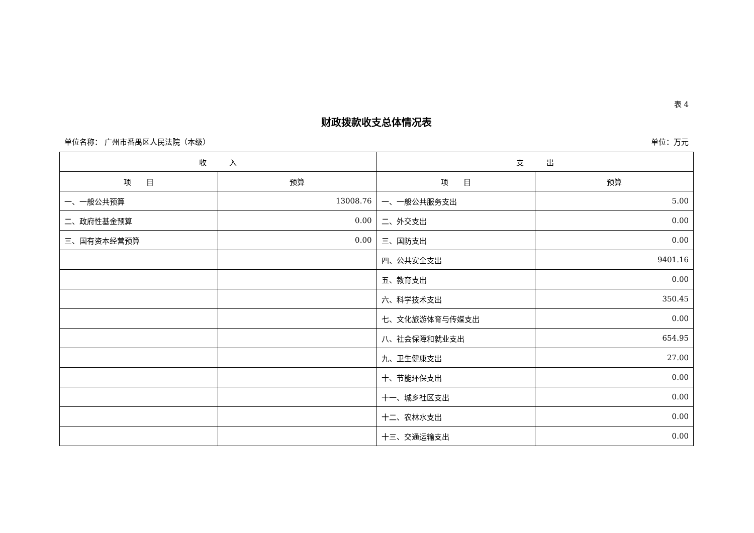表 4
财政拨款收支总体情况表
单位名称： 广州市番禺区人民法院（本级） 单位：万元
| 收 入 | | 支 出 | |
| --- | --- | --- | --- |
| 项 目 | 预算 | 项 目 | 预算 |
| 一、一般公共预算 | 13008.76 | 一、一般公共服务支出 | 5.00 |
| 二、政府性基金预算 | 0.00 | 二、外交支出 | 0.00 |
| 三、国有资本经营预算 | 0.00 | 三、国防支出 | 0.00 |
| | | 四、公共安全支出 | 9401.16 |
| | | 五、教育支出 | 0.00 |
| | | 六、科学技术支出 | 350.45 |
| | | 七、文化旅游体育与传媒支出 | 0.00 |
| | | 八、社会保障和就业支出 | 654.95 |
| | | 九、卫生健康支出 | 27.00 |
| | | 十、节能环保支出 | 0.00 |
| | | 十一、城乡社区支出 | 0.00 |
| | | 十二、农林水支出 | 0.00 |
| | | 十三、交通运输支出 | 0.00 |